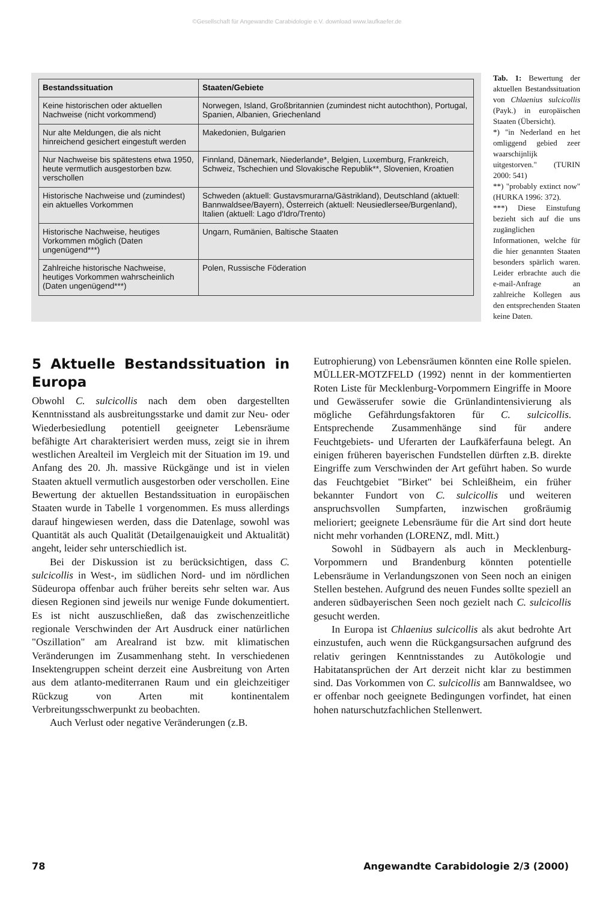©Gesellschaft für Angewandte Carabidologie e.V. download www.laufkaefer.de
| Bestandssituation | Staaten/Gebiete |
| --- | --- |
| Keine historischen oder aktuellen Nachweise (nicht vorkommend) | Norwegen, Island, Großbritannien (zumindest nicht autochthon), Portugal, Spanien, Albanien, Griechenland |
| Nur alte Meldungen, die als nicht hinreichend gesichert eingestuft werden | Makedonien, Bulgarien |
| Nur Nachweise bis spätestens etwa 1950, heute vermutlich ausgestorben bzw. verschollen | Finnland, Dänemark, Niederlande*, Belgien, Luxemburg, Frankreich, Schweiz, Tschechien und Slovakische Republik**, Slovenien, Kroatien |
| Historische Nachweise und (zumindest) ein aktuelles Vorkommen | Schweden (aktuell: Gustavsmurarna/Gästrikland), Deutschland (aktuell: Bannwaldsee/Bayern), Österreich (aktuell: Neusiedlersee/Burgenland), Italien (aktuell: Lago d'Idro/Trento) |
| Historische Nachweise, heutiges Vorkommen möglich (Daten ungenügend***) | Ungarn, Rumänien, Baltische Staaten |
| Zahlreiche historische Nachweise, heutiges Vorkommen wahrscheinlich (Daten ungenügend***) | Polen, Russische Föderation |
Tab. 1: Bewertung der aktuellen Bestandssituation von Chlaenius sulcicollis (Payk.) in europäischen Staaten (Übersicht).
*) "in Nederland en het omliggend gebied zeer waarschijnlijk uitgestorven." (TURIN 2000: 541)
**) "probably extinct now" (HURKA 1996: 372).
***) Diese Einstufung bezieht sich auf die uns zugänglichen Informationen, welche für die hier genannten Staaten besonders spärlich waren. Leider erbrachte auch die e-mail-Anfrage an zahlreiche Kollegen aus den entsprechenden Staaten keine Daten.
5 Aktuelle Bestandssituation in Europa
Obwohl C. sulcicollis nach dem oben dargestellten Kenntnisstand als ausbreitungsstarke und damit zur Neu- oder Wiederbesiedlung potentiell geeigneter Lebensräume befähigte Art charakterisiert werden muss, zeigt sie in ihrem westlichen Arealteil im Vergleich mit der Situation im 19. und Anfang des 20. Jh. massive Rückgänge und ist in vielen Staaten aktuell vermutlich ausgestorben oder verschollen. Eine Bewertung der aktuellen Bestandssituation in europäischen Staaten wurde in Tabelle 1 vorgenommen. Es muss allerdings darauf hingewiesen werden, dass die Datenlage, sowohl was Quantität als auch Qualität (Detailgenauigkeit und Aktualität) angeht, leider sehr unterschiedlich ist.
Bei der Diskussion ist zu berücksichtigen, dass C. sulcicollis in West-, im südlichen Nord- und im nördlichen Südeuropa offenbar auch früher bereits sehr selten war. Aus diesen Regionen sind jeweils nur wenige Funde dokumentiert. Es ist nicht auszuschließen, daß das zwischenzeitliche regionale Verschwinden der Art Ausdruck einer natürlichen "Oszillation" am Arealrand ist bzw. mit klimatischen Veränderungen im Zusammenhang steht. In verschiedenen Insektengruppen scheint derzeit eine Ausbreitung von Arten aus dem atlanto-mediterranen Raum und ein gleichzeitiger Rückzug von Arten mit kontinentalem Verbreitungsschwerpunkt zu beobachten.
Auch Verlust oder negative Veränderungen (z.B.
Eutrophierung) von Lebensräumen könnten eine Rolle spielen. MÜLLER-MOTZFELD (1992) nennt in der kommentierten Roten Liste für Mecklenburg-Vorpommern Eingriffe in Moore und Gewässerufer sowie die Grünlandintensivierung als mögliche Gefährdungsfaktoren für C. sulcicollis. Entsprechende Zusammenhänge sind für andere Feuchtgebiets- und Uferarten der Laufkäferfauna belegt. An einigen früheren bayerischen Fundstellen dürften z.B. direkte Eingriffe zum Verschwinden der Art geführt haben. So wurde das Feuchtgebiet "Birket" bei Schleißheim, ein früher bekannter Fundort von C. sulcicollis und weiteren anspruchsvollen Sumpfarten, inzwischen großräumig melioriert; geeignete Lebensräume für die Art sind dort heute nicht mehr vorhanden (LORENZ, mdl. Mitt.)
Sowohl in Südbayern als auch in Mecklenburg-Vorpommern und Brandenburg könnten potentielle Lebensräume in Verlandungszonen von Seen noch an einigen Stellen bestehen. Aufgrund des neuen Fundes sollte speziell an anderen südbayerischen Seen noch gezielt nach C. sulcicollis gesucht werden.
In Europa ist Chlaenius sulcicollis als akut bedrohte Art einzustufen, auch wenn die Rückgangsursachen aufgrund des relativ geringen Kenntnisstandes zu Autökologie und Habitatansprüchen der Art derzeit nicht klar zu bestimmen sind. Das Vorkommen von C. sulcicollis am Bannwaldsee, wo er offenbar noch geeignete Bedingungen vorfindet, hat einen hohen naturschutzfachlichen Stellenwert.
78 Angewandte Carabidologie 2/3 (2000)